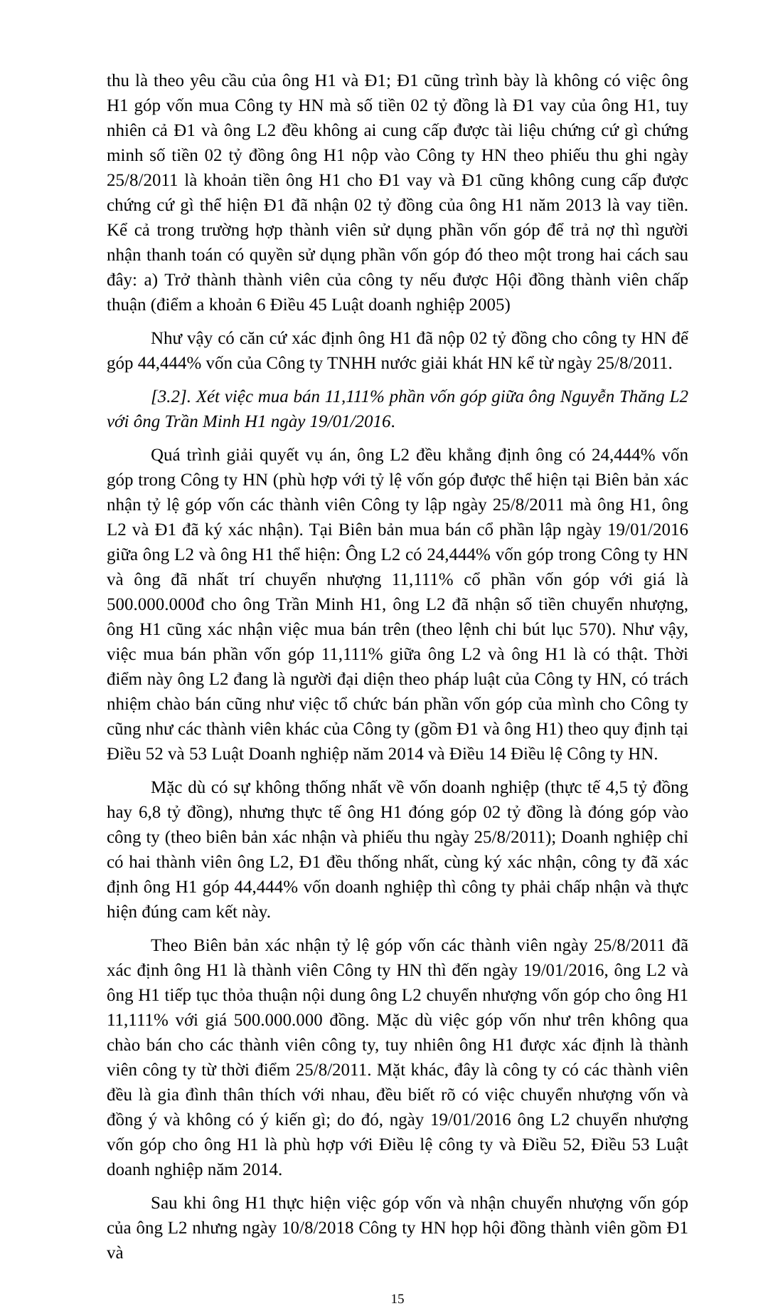thu là theo yêu cầu của ông H1 và Đ1; Đ1 cũng trình bày là không có việc ông H1 góp vốn mua Công ty HN mà số tiền 02 tỷ đồng là Đ1 vay của ông H1, tuy nhiên cả Đ1 và ông L2 đều không ai cung cấp được tài liệu chứng cứ gì chứng minh số tiền 02 tỷ đồng ông H1 nộp vào Công ty HN theo phiếu thu ghi ngày 25/8/2011 là khoản tiền ông H1 cho Đ1 vay và Đ1 cũng không cung cấp được chứng cứ gì thể hiện Đ1 đã nhận 02 tỷ đồng của ông H1 năm 2013 là vay tiền. Kể cả trong trường hợp thành viên sử dụng phần vốn góp để trả nợ thì người nhận thanh toán có quyền sử dụng phần vốn góp đó theo một trong hai cách sau đây: a) Trở thành thành viên của công ty nếu được Hội đồng thành viên chấp thuận (điểm a khoản 6 Điều 45 Luật doanh nghiệp 2005)
Như vậy có căn cứ xác định ông H1 đã nộp 02 tỷ đồng cho công ty HN để góp 44,444% vốn của Công ty TNHH nước giải khát HN kể từ ngày 25/8/2011.
[3.2]. Xét việc mua bán 11,111% phần vốn góp giữa ông Nguyễn Thăng L2 với ông Trần Minh H1 ngày 19/01/2016.
Quá trình giải quyết vụ án, ông L2 đều khẳng định ông có 24,444% vốn góp trong Công ty HN (phù hợp với tỷ lệ vốn góp được thể hiện tại Biên bản xác nhận tỷ lệ góp vốn các thành viên Công ty lập ngày 25/8/2011 mà ông H1, ông L2 và Đ1 đã ký xác nhận). Tại Biên bản mua bán cổ phần lập ngày 19/01/2016 giữa ông L2 và ông H1 thể hiện: Ông L2 có 24,444% vốn góp trong Công ty HN và ông đã nhất trí chuyển nhượng 11,111% cổ phần vốn góp với giá là 500.000.000đ cho ông Trần Minh H1, ông L2 đã nhận số tiền chuyển nhượng, ông H1 cũng xác nhận việc mua bán trên (theo lệnh chi bút lục 570). Như vậy, việc mua bán phần vốn góp 11,111% giữa ông L2 và ông H1 là có thật. Thời điểm này ông L2 đang là người đại diện theo pháp luật của Công ty HN, có trách nhiệm chào bán cũng như việc tổ chức bán phần vốn góp của mình cho Công ty cũng như các thành viên khác của Công ty (gồm Đ1 và ông H1) theo quy định tại Điều 52 và 53 Luật Doanh nghiệp năm 2014 và Điều 14 Điều lệ Công ty HN.
Mặc dù có sự không thống nhất về vốn doanh nghiệp (thực tế 4,5 tỷ đồng hay 6,8 tỷ đồng), nhưng thực tế ông H1 đóng góp 02 tỷ đồng là đóng góp vào công ty (theo biên bản xác nhận và phiếu thu ngày 25/8/2011); Doanh nghiệp chỉ có hai thành viên ông L2, Đ1 đều thống nhất, cùng ký xác nhận, công ty đã xác định ông H1 góp 44,444% vốn doanh nghiệp thì công ty phải chấp nhận và thực hiện đúng cam kết này.
Theo Biên bản xác nhận tỷ lệ góp vốn các thành viên ngày 25/8/2011 đã xác định ông H1 là thành viên Công ty HN thì đến ngày 19/01/2016, ông L2 và ông H1 tiếp tục thỏa thuận nội dung ông L2 chuyển nhượng vốn góp cho ông H1 11,111% với giá 500.000.000 đồng. Mặc dù việc góp vốn như trên không qua chào bán cho các thành viên công ty, tuy nhiên ông H1 được xác định là thành viên công ty từ thời điểm 25/8/2011. Mặt khác, đây là công ty có các thành viên đều là gia đình thân thích với nhau, đều biết rõ có việc chuyển nhượng vốn và đồng ý và không có ý kiến gì; do đó, ngày 19/01/2016 ông L2 chuyển nhượng vốn góp cho ông H1 là phù hợp với Điều lệ công ty và Điều 52, Điều 53 Luật doanh nghiệp năm 2014.
Sau khi ông H1 thực hiện việc góp vốn và nhận chuyển nhượng vốn góp của ông L2 nhưng ngày 10/8/2018 Công ty HN họp hội đồng thành viên gồm Đ1 và
15